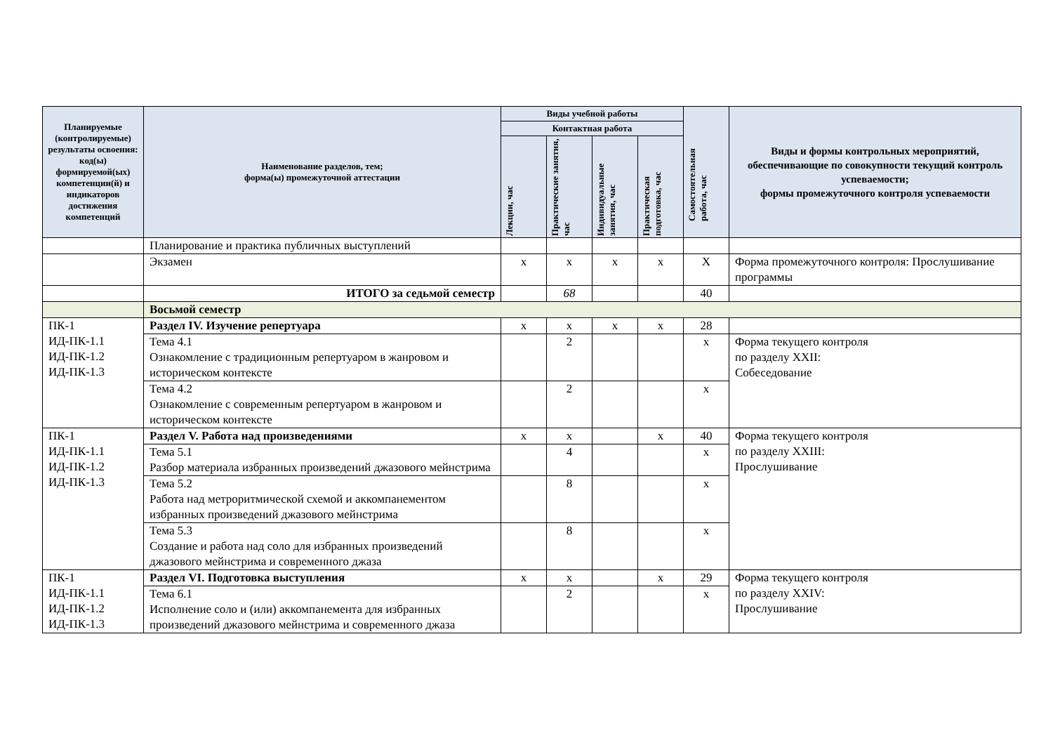| Планируемые (контролируемые) результаты освоения: код(ы) формируемой(ых) компетенции(й) и индикаторов достижения компетенций | Наименование разделов, тем; форма(ы) промежуточной аттестации | Виды учебной работы | | | | Самостоятельная работа, час | Виды и формы контрольных мероприятий, обеспечивающие по совокупности текущий контроль успеваемости; формы промежуточного контроля успеваемости |
| --- | --- | --- | --- | --- | --- | --- | --- |
| | | Контактная работа | | | | | |
| | | Лекции, час | Практические занятия, час | Индивидуальные занятия, час | Практическая подготовка, час | | |
| | Планирование и практика публичных выступлений | | | | | | |
| | Экзамен | x | x | x | x | X | Форма промежуточного контроля: Прослушивание программы |
| | ИТОГО за седьмой семестр | | 68 | | | 40 | |
| | Восьмой семестр | | | | | | |
| ПК-1 ИД-ПК-1.1 ИД-ПК-1.2 ИД-ПК-1.3 | Раздел IV. Изучение репертуара | x | x | x | x | 28 | |
| | Тема 4.1 Ознакомление с традиционным репертуаром в жанровом и историческом контексте | | 2 | | | x | Форма текущего контроля по разделу XXII: Собеседование |
| | Тема 4.2 Ознакомление с современным репертуаром в жанровом и историческом контексте | | 2 | | | x | |
| ПК-1 ИД-ПК-1.1 ИД-ПК-1.2 ИД-ПК-1.3 | Раздел V. Работа над произведениями | x | x | | x | 40 | Форма текущего контроля по разделу XXIII: Прослушивание |
| | Тема 5.1 Разбор материала избранных произведений джазового мейнстрима | | 4 | | | x | |
| | Тема 5.2 Работа над метроритмической схемой и аккомпанементом избранных произведений джазового мейнстрима | | 8 | | | x | |
| | Тема 5.3 Создание и работа над соло для избранных произведений джазового мейнстрима и современного джаза | | 8 | | | x | |
| ПК-1 ИД-ПК-1.1 ИД-ПК-1.2 ИД-ПК-1.3 | Раздел VI. Подготовка выступления | x | x | | x | 29 | Форма текущего контроля по разделу XXIV: Прослушивание |
| | Тема 6.1 Исполнение соло и (или) аккомпанемента для избранных произведений джазового мейнстрима и современного джаза | | 2 | | | x | |